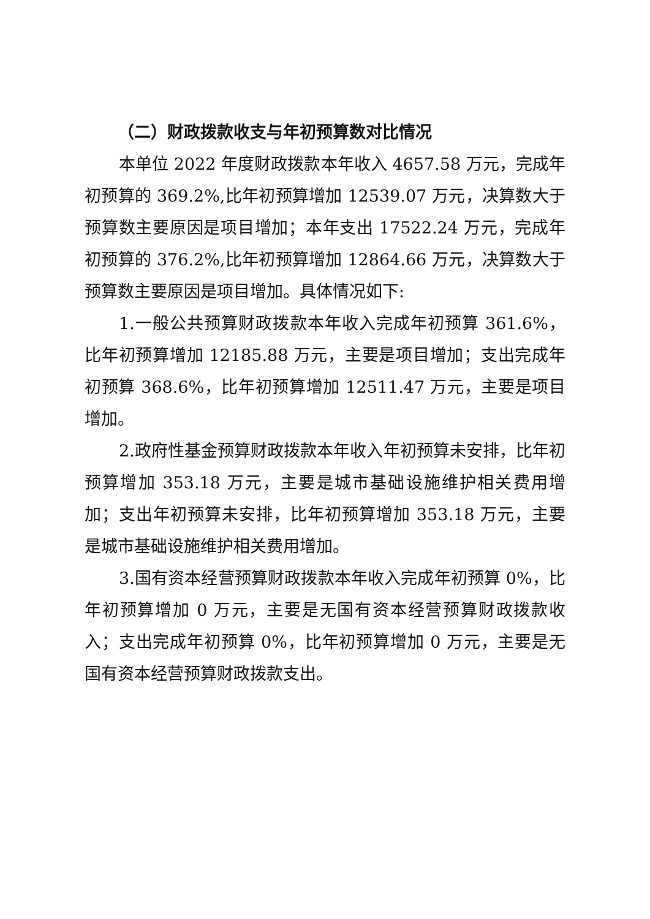（二）财政拨款收支与年初预算数对比情况
本单位 2022 年度财政拨款本年收入 4657.58 万元，完成年初预算的 369.2%,比年初预算增加 12539.07 万元，决算数大于预算数主要原因是项目增加；本年支出 17522.24 万元，完成年初预算的 376.2%,比年初预算增加 12864.66 万元，决算数大于预算数主要原因是项目增加。具体情况如下:
1.一般公共预算财政拨款本年收入完成年初预算 361.6%，比年初预算增加 12185.88 万元，主要是项目增加；支出完成年初预算 368.6%，比年初预算增加 12511.47 万元，主要是项目增加。
2.政府性基金预算财政拨款本年收入年初预算未安排，比年初预算增加 353.18 万元，主要是城市基础设施维护相关费用增加；支出年初预算未安排，比年初预算增加 353.18 万元，主要是城市基础设施维护相关费用增加。
3.国有资本经营预算财政拨款本年收入完成年初预算 0%，比年初预算增加 0 万元，主要是无国有资本经营预算财政拨款收入；支出完成年初预算 0%，比年初预算增加 0 万元，主要是无国有资本经营预算财政拨款支出。